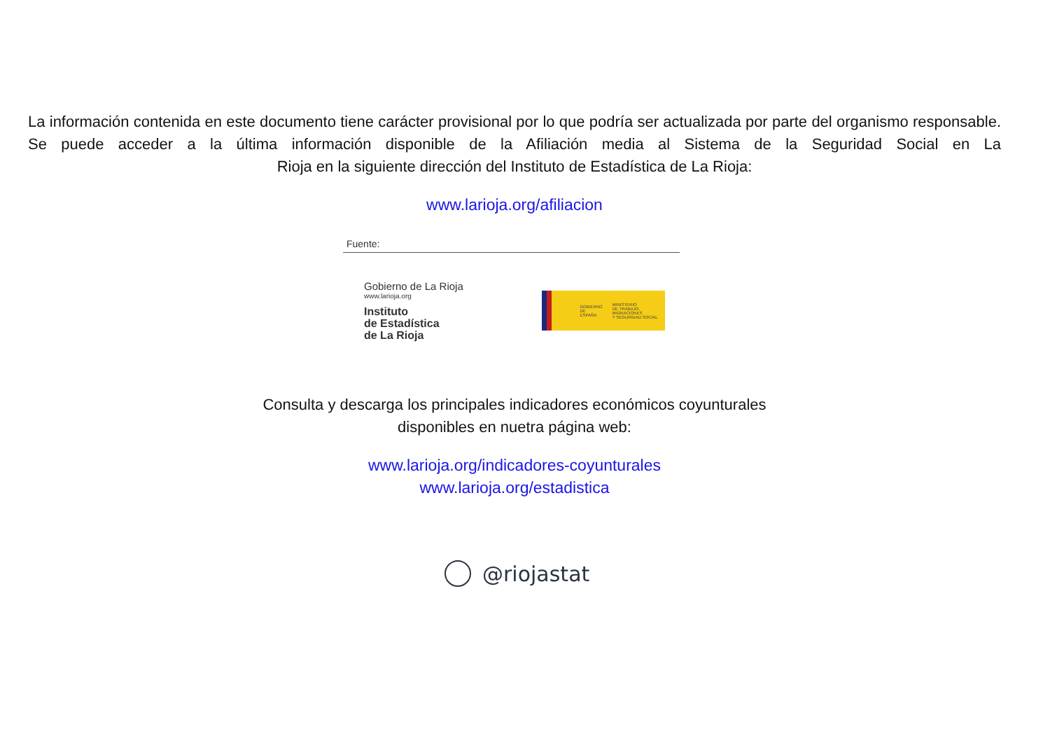La información contenida en este documento tiene carácter provisional por lo que podría ser actualizada por parte del organismo responsable. Se puede acceder a la última información disponible de la Afiliación media al Sistema de la Seguridad Social en La
Rioja en la siguiente dirección del Instituto de Estadística de La Rioja:
www.larioja.org/afiliacion
Fuente:
Gobierno de La Rioja
www.larioja.org
Instituto
de Estadística
de La Rioja
GOBIERNO
DE ESPAÑA
MINISTERIO
DE TRABAJO, MIGRACIONES
Y SEGURIDAD SOCIAL
Consulta y descarga los principales indicadores económicos coyunturales
disponibles en nuetra página web:
www.larioja.org/indicadores-coyunturales
www.larioja.org/estadistica
@riojastat